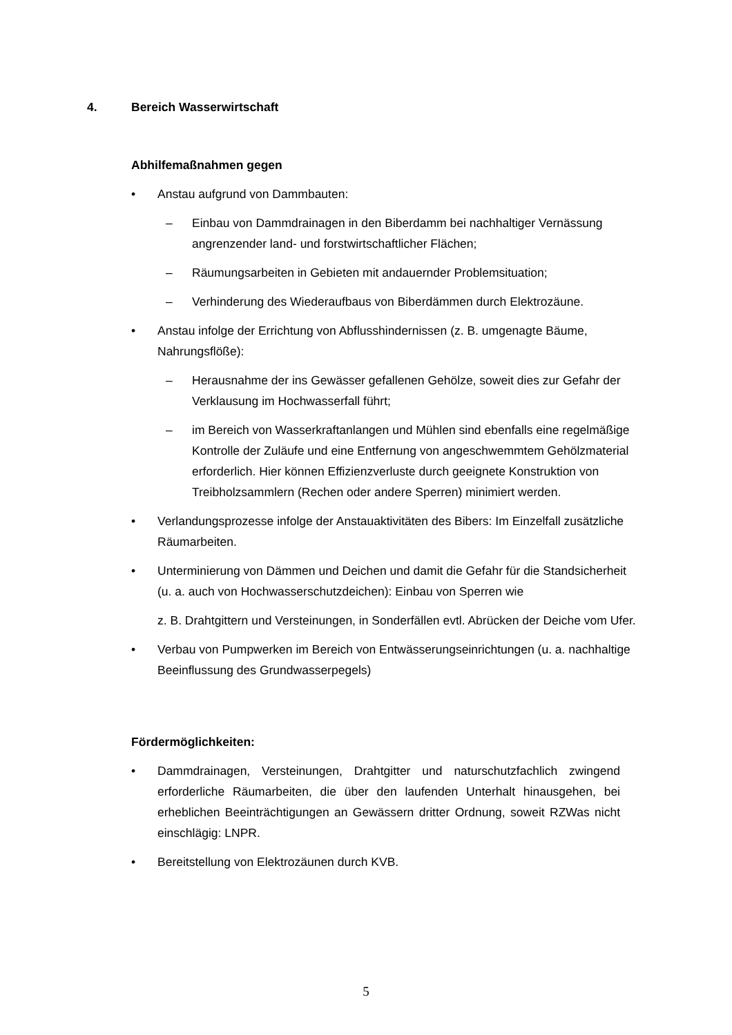4. Bereich Wasserwirtschaft
Abhilfemaßnahmen gegen
• Anstau aufgrund von Dammbauten:
– Einbau von Dammdrainagen in den Biberdamm bei nachhaltiger Vernässung angrenzender land- und forstwirtschaftlicher Flächen;
– Räumungsarbeiten in Gebieten mit andauernder Problemsituation;
– Verhinderung des Wiederaufbaus von Biberdämmen durch Elektrozäune.
• Anstau infolge der Errichtung von Abflusshindernissen (z. B. umgenagte Bäume, Nahrungsflöße):
– Herausnahme der ins Gewässer gefallenen Gehölze, soweit dies zur Gefahr der Verklausung im Hochwasserfall führt;
– im Bereich von Wasserkraftanlangen und Mühlen sind ebenfalls eine regelmäßige Kontrolle der Zuläufe und eine Entfernung von angeschwemmtem Gehölzmaterial erforderlich. Hier können Effizienzverluste durch geeignete Konstruktion von Treibholzsammlern (Rechen oder andere Sperren) minimiert werden.
• Verlandungsprozesse infolge der Anstauaktivitäten des Bibers: Im Einzelfall zusätzliche Räumarbeiten.
• Unterminierung von Dämmen und Deichen und damit die Gefahr für die Standsicherheit (u. a. auch von Hochwasserschutzdeichen): Einbau von Sperren wie
z. B. Drahtgittern und Versteinungen, in Sonderfällen evtl. Abrücken der Deiche vom Ufer.
• Verbau von Pumpwerken im Bereich von Entwässerungseinrichtungen (u. a. nachhaltige Beeinflussung des Grundwasserpegels)
Fördermöglichkeiten:
• Dammdrainagen, Versteinungen, Drahtgitter und naturschutzfachlich zwingend erforderliche Räumarbeiten, die über den laufenden Unterhalt hinausgehen, bei erheblichen Beeinträchtigungen an Gewässern dritter Ordnung, soweit RZWas nicht einschlägig: LNPR.
• Bereitstellung von Elektrozäunen durch KVB.
5